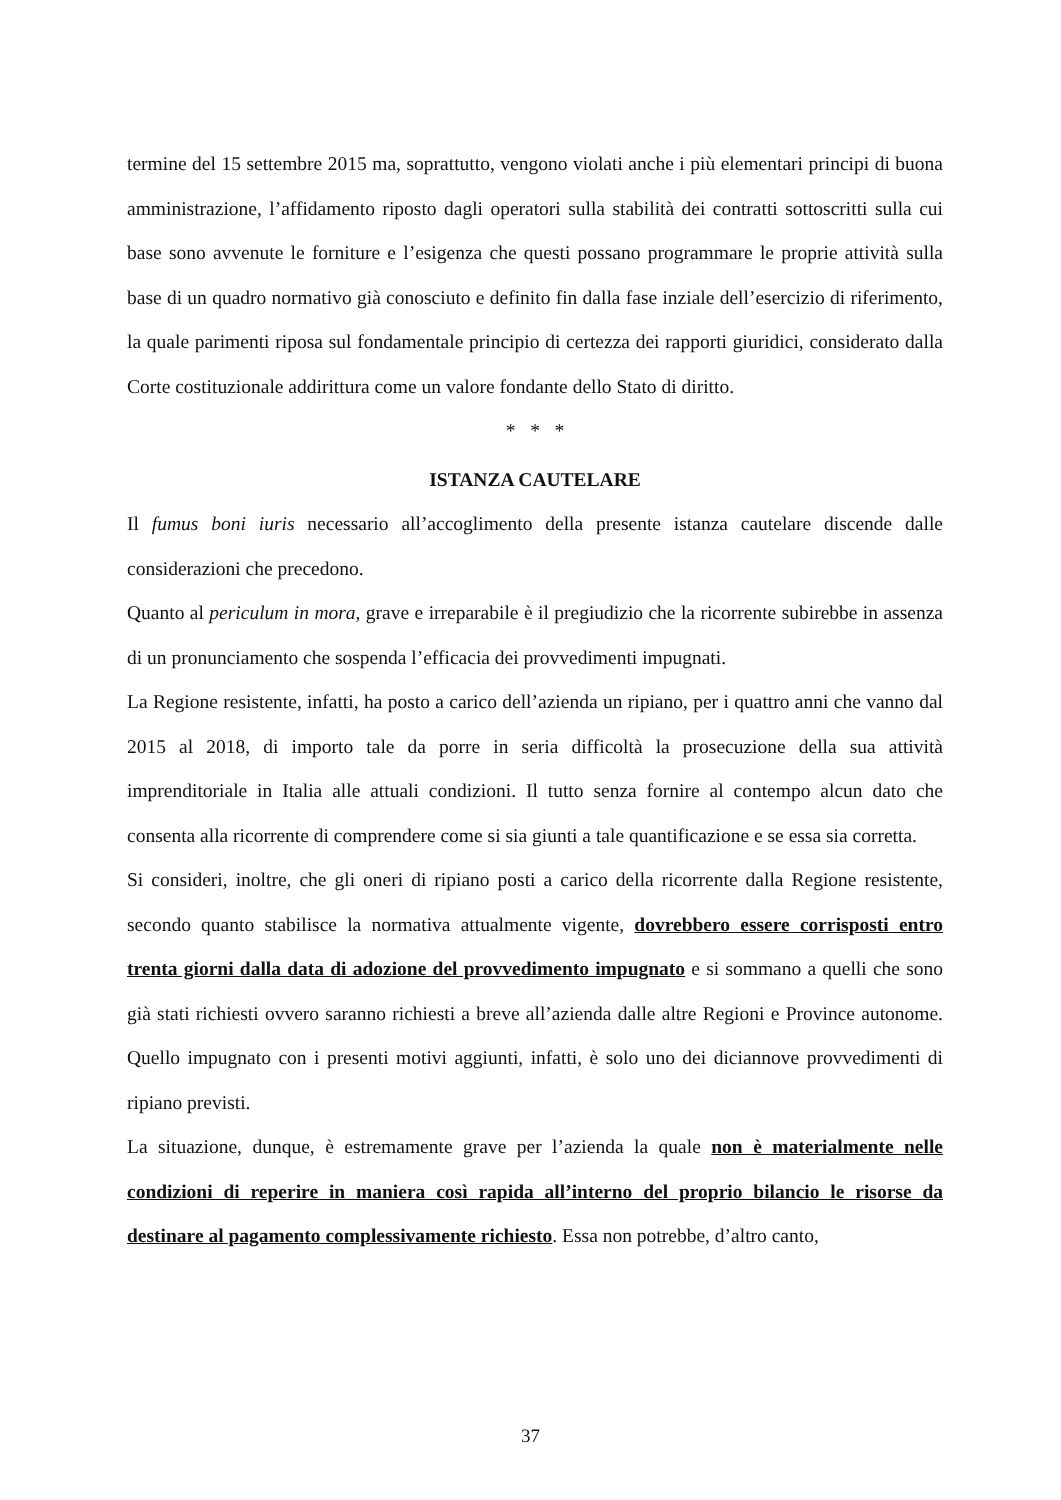termine del 15 settembre 2015 ma, soprattutto, vengono violati anche i più elementari principi di buona amministrazione, l’affidamento riposto dagli operatori sulla stabilità dei contratti sottoscritti sulla cui base sono avvenute le forniture e l’esigenza che questi possano programmare le proprie attività sulla base di un quadro normativo già conosciuto e definito fin dalla fase inziale dell’esercizio di riferimento, la quale parimenti riposa sul fondamentale principio di certezza dei rapporti giuridici, considerato dalla Corte costituzionale addirittura come un valore fondante dello Stato di diritto.
* * *
ISTANZA CAUTELARE
Il fumus boni iuris necessario all’accoglimento della presente istanza cautelare discende dalle considerazioni che precedono.
Quanto al periculum in mora, grave e irreparabile è il pregiudizio che la ricorrente subirebbe in assenza di un pronunciamento che sospenda l’efficacia dei provvedimenti impugnati.
La Regione resistente, infatti, ha posto a carico dell’azienda un ripiano, per i quattro anni che vanno dal 2015 al 2018, di importo tale da porre in seria difficoltà la prosecuzione della sua attività imprenditoriale in Italia alle attuali condizioni. Il tutto senza fornire al contempo alcun dato che consenta alla ricorrente di comprendere come si sia giunti a tale quantificazione e se essa sia corretta.
Si consideri, inoltre, che gli oneri di ripiano posti a carico della ricorrente dalla Regione resistente, secondo quanto stabilisce la normativa attualmente vigente, dovrebbero essere corrisposti entro trenta giorni dalla data di adozione del provvedimento impugnato e si sommano a quelli che sono già stati richiesti ovvero saranno richiesti a breve all’azienda dalle altre Regioni e Province autonome. Quello impugnato con i presenti motivi aggiunti, infatti, è solo uno dei diciannove provvedimenti di ripiano previsti.
La situazione, dunque, è estremamente grave per l’azienda la quale non è materialmente nelle condizioni di reperire in maniera così rapida all’interno del proprio bilancio le risorse da destinare al pagamento complessivamente richiesto. Essa non potrebbe, d’altro canto,
37